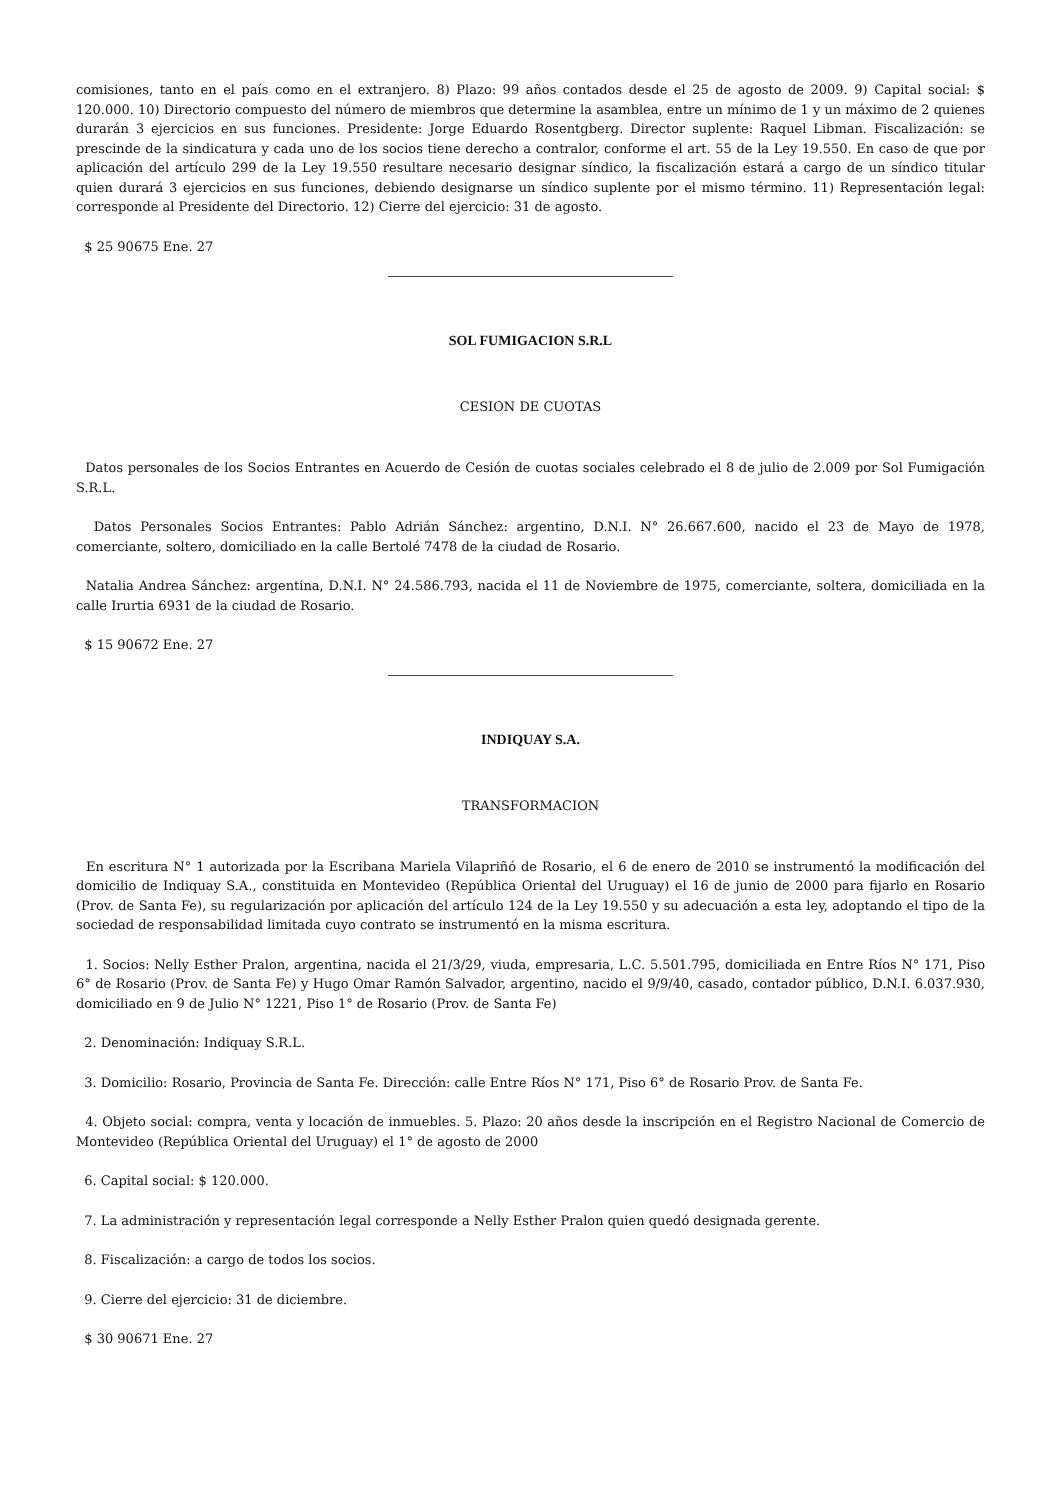comisiones, tanto en el país como en el extranjero. 8) Plazo: 99 años contados desde el 25 de agosto de 2009. 9) Capital social: $ 120.000. 10) Directorio compuesto del número de miembros que determine la asamblea, entre un mínimo de 1 y un máximo de 2 quienes durarán 3 ejercicios en sus funciones. Presidente: Jorge Eduardo Rosentgberg. Director suplente: Raquel Libman. Fiscalización: se prescinde de la sindicatura y cada uno de los socios tiene derecho a contralor, conforme el art. 55 de la Ley 19.550. En caso de que por aplicación del artículo 299 de la Ley 19.550 resultare necesario designar síndico, la fiscalización estará a cargo de un síndico titular quien durará 3 ejercicios en sus funciones, debiendo designarse un síndico suplente por el mismo término. 11) Representación legal: corresponde al Presidente del Directorio. 12) Cierre del ejercicio: 31 de agosto.
$ 25 90675 Ene. 27
SOL FUMIGACION S.R.L
CESION DE CUOTAS
Datos personales de los Socios Entrantes en Acuerdo de Cesión de cuotas sociales celebrado el 8 de julio de 2.009 por Sol Fumigación S.R.L.
Datos Personales Socios Entrantes: Pablo Adrián Sánchez: argentino, D.N.I. N° 26.667.600, nacido el 23 de Mayo de 1978, comerciante, soltero, domiciliado en la calle Bertolé 7478 de la ciudad de Rosario.
Natalia Andrea Sánchez: argentina, D.N.I. N° 24.586.793, nacida el 11 de Noviembre de 1975, comerciante, soltera, domiciliada en la calle Irurtia 6931 de la ciudad de Rosario.
$ 15 90672 Ene. 27
INDIQUAY S.A.
TRANSFORMACION
En escritura N° 1 autorizada por la Escribana Mariela Vilapriñó de Rosario, el 6 de enero de 2010 se instrumentó la modificación del domicilio de Indiquay S.A., constituida en Montevideo (República Oriental del Uruguay) el 16 de junio de 2000 para fijarlo en Rosario (Prov. de Santa Fe), su regularización por aplicación del artículo 124 de la Ley 19.550 y su adecuación a esta ley, adoptando el tipo de la sociedad de responsabilidad limitada cuyo contrato se instrumentó en la misma escritura.
1. Socios: Nelly Esther Pralon, argentina, nacida el 21/3/29, viuda, empresaria, L.C. 5.501.795, domiciliada en Entre Ríos N° 171, Piso 6° de Rosario (Prov. de Santa Fe) y Hugo Omar Ramón Salvador, argentino, nacido el 9/9/40, casado, contador público, D.N.I. 6.037.930, domiciliado en 9 de Julio N° 1221, Piso 1° de Rosario (Prov. de Santa Fe)
2. Denominación: Indiquay S.R.L.
3. Domicilio: Rosario, Provincia de Santa Fe. Dirección: calle Entre Ríos N° 171, Piso 6° de Rosario Prov. de Santa Fe.
4. Objeto social: compra, venta y locación de inmuebles. 5. Plazo: 20 años desde la inscripción en el Registro Nacional de Comercio de Montevideo (República Oriental del Uruguay) el 1° de agosto de 2000
6. Capital social: $ 120.000.
7. La administración y representación legal corresponde a Nelly Esther Pralon quien quedó designada gerente.
8. Fiscalización: a cargo de todos los socios.
9. Cierre del ejercicio: 31 de diciembre.
$ 30 90671 Ene. 27